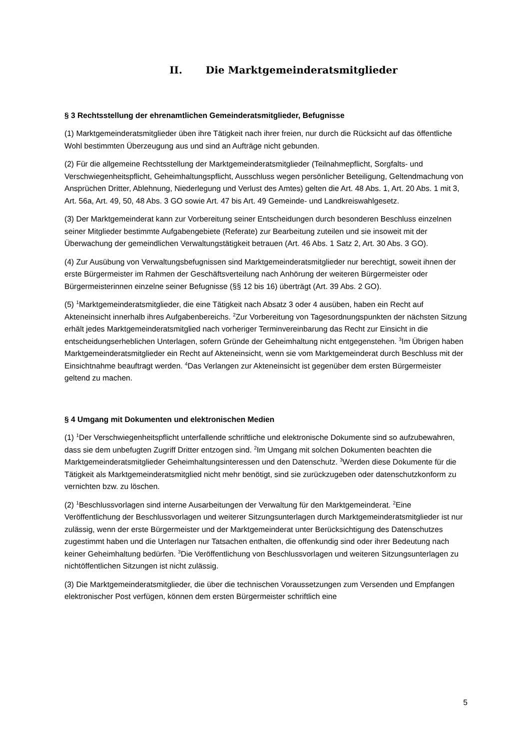II. Die Marktgemeinderatsmitglieder
§ 3 Rechtsstellung der ehrenamtlichen Gemeinderatsmitglieder, Befugnisse
(1) Marktgemeinderatsmitglieder üben ihre Tätigkeit nach ihrer freien, nur durch die Rücksicht auf das öffentliche Wohl bestimmten Überzeugung aus und sind an Aufträge nicht gebunden.
(2) Für die allgemeine Rechtsstellung der Marktgemeinderatsmitglieder (Teilnahmepflicht, Sorgfalts- und Verschwiegenheitspflicht, Geheimhaltungspflicht, Ausschluss wegen persönlicher Beteiligung, Geltendmachung von Ansprüchen Dritter, Ablehnung, Niederlegung und Verlust des Amtes) gelten die Art. 48 Abs. 1, Art. 20 Abs. 1 mit 3, Art. 56a, Art. 49, 50, 48 Abs. 3 GO sowie Art. 47 bis Art. 49 Gemeinde- und Landkreiswahlgesetz.
(3) Der Marktgemeinderat kann zur Vorbereitung seiner Entscheidungen durch besonderen Beschluss einzelnen seiner Mitglieder bestimmte Aufgabengebiete (Referate) zur Bearbeitung zuteilen und sie insoweit mit der Überwachung der gemeindlichen Verwaltungstätigkeit betrauen (Art. 46 Abs. 1 Satz 2, Art. 30 Abs. 3 GO).
(4) Zur Ausübung von Verwaltungsbefugnissen sind Marktgemeinderatsmitglieder nur berechtigt, soweit ihnen der erste Bürgermeister im Rahmen der Geschäftsverteilung nach Anhörung der weiteren Bürgermeister oder Bürgermeisterinnen einzelne seiner Befugnisse (§§ 12 bis 16) überträgt (Art. 39 Abs. 2 GO).
(5) <sup>1</sup>Marktgemeinderatsmitglieder, die eine Tätigkeit nach Absatz 3 oder 4 ausüben, haben ein Recht auf Akteneinsicht innerhalb ihres Aufgabenbereichs. <sup>2</sup>Zur Vorbereitung von Tagesordnungspunkten der nächsten Sitzung erhält jedes Marktgemeinderatsmitglied nach vorheriger Terminvereinbarung das Recht zur Einsicht in die entscheidungserheblichen Unterlagen, sofern Gründe der Geheimhaltung nicht entgegenstehen. <sup>3</sup>Im Übrigen haben Marktgemeinderatsmitglieder ein Recht auf Akteneinsicht, wenn sie vom Marktgemeinderat durch Beschluss mit der Einsichtnahme beauftragt werden. <sup>4</sup>Das Verlangen zur Akteneinsicht ist gegenüber dem ersten Bürgermeister geltend zu machen.
§ 4 Umgang mit Dokumenten und elektronischen Medien
(1) <sup>1</sup>Der Verschwiegenheitspflicht unterfallende schriftliche und elektronische Dokumente sind so aufzubewahren, dass sie dem unbefugten Zugriff Dritter entzogen sind. <sup>2</sup>Im Umgang mit solchen Dokumenten beachten die Marktgemeinderatsmitglieder Geheimhaltungsinteressen und den Datenschutz. <sup>3</sup>Werden diese Dokumente für die Tätigkeit als Marktgemeinderatsmitglied nicht mehr benötigt, sind sie zurückzugeben oder datenschutzkonform zu vernichten bzw. zu löschen.
(2) <sup>1</sup>Beschlussvorlagen sind interne Ausarbeitungen der Verwaltung für den Marktgemeinderat. <sup>2</sup>Eine Veröffentlichung der Beschlussvorlagen und weiterer Sitzungsunterlagen durch Marktgemeinderatsmitglieder ist nur zulässig, wenn der erste Bürgermeister und der Marktgemeinderat unter Berücksichtigung des Datenschutzes zugestimmt haben und die Unterlagen nur Tatsachen enthalten, die offenkundig sind oder ihrer Bedeutung nach keiner Geheimhaltung bedürfen. <sup>3</sup>Die Veröffentlichung von Beschlussvorlagen und weiteren Sitzungsunterlagen zu nichtöffentlichen Sitzungen ist nicht zulässig.
(3) Die Marktgemeinderatsmitglieder, die über die technischen Voraussetzungen zum Versenden und Empfangen elektronischer Post verfügen, können dem ersten Bürgermeister schriftlich eine
5